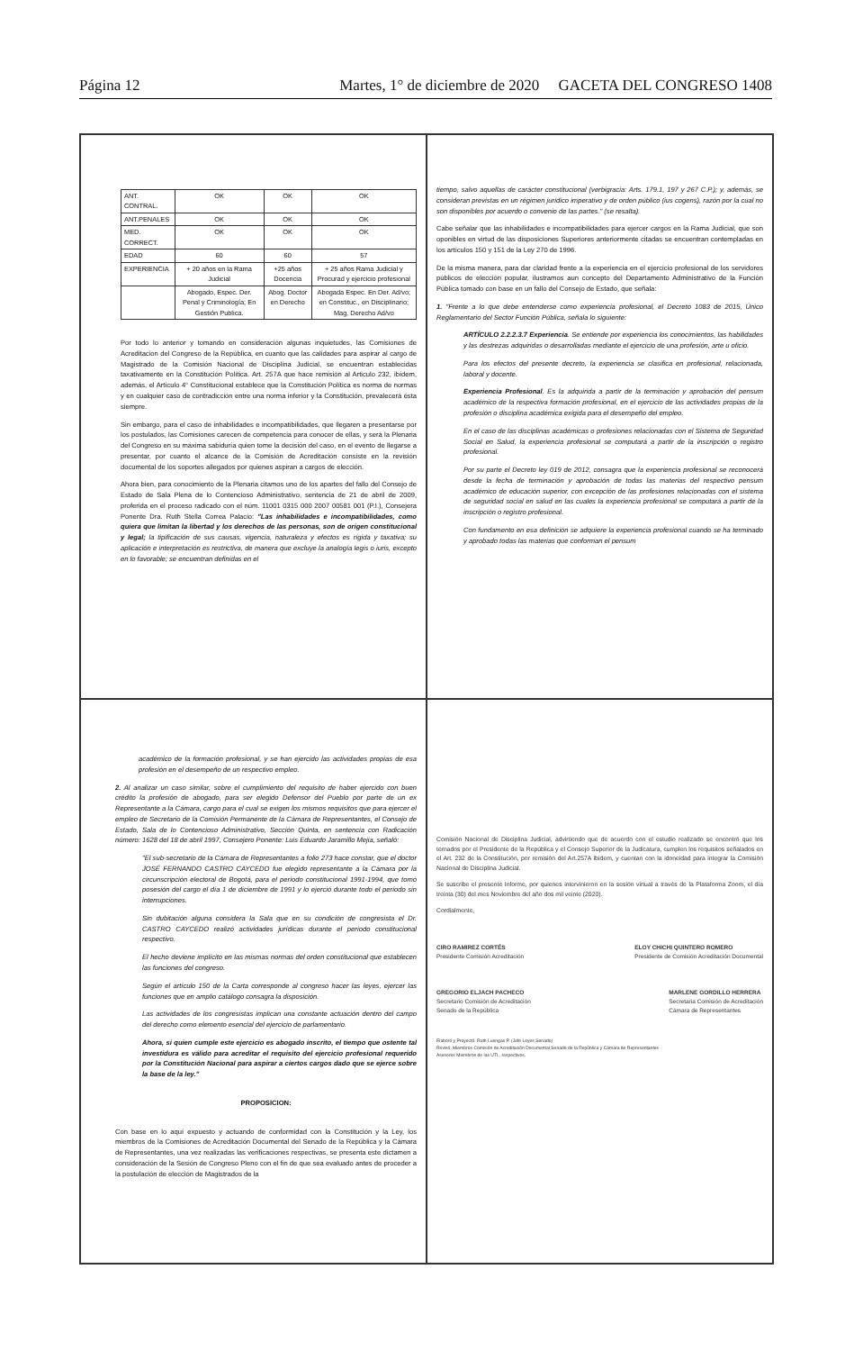Página 12 Martes, 1° de diciembre de 2020 GACETA DEL CONGRESO 1408
| ANT. CONTRAL. | OK | OK | OK |
| ANT.PENALES | OK | OK | OK |
| MED. CORRECT. | OK | OK | OK |
| EDAD | 60 | 60 | 57 |
| EXPERIENCIA | + 20 años en la Rama Judicial | +25 años Docencia | + 25 años Rama Judicial y Procurad y ejercicio profesional |
| | Abogado, Espec. Der. Penal y Criminología; En Gestión Publica. | Abog. Doctor en Derecho | Abogada Espec. En Der. Ad/vo; en Constituc., en Disciplinario; Mag. Derecho Ad/vo |
Por todo lo anterior y tomando en consideración algunas inquietudes, las Comisiones de Acreditacion del Congreso de la República, en cuanto que las calidades para aspirar al cargo de Magistrado de la Comisión Nacional de Disciplina Judicial, se encuentran establecidas taxativamente en la Constitución Política. Art. 257A que hace remisión al Articulo 232, ibídem, además, el Artículo 4° Constitucional establece que la Constitución Política es norma de normas y en cualquier caso de contradicción entre una norma inferior y la Constitución, prevalecerá ésta siempre.
Sin embargo, para el caso de inhabilidades e incompatibilidades, que llegaren a presentarse por los postulados, las Comisiones carecen de competencia para conocer de ellas, y será la Plenaria del Congreso en su máxima sabiduría quien tome la decisión del caso, en el evento de llegarse a presentar, por cuanto el alcance de la Comisión de Acreditación consiste en la revisión documental de los soportes allegados por quienes aspiran a cargos de elección.
Ahora bien, para conocimiento de la Plenaria citamos uno de los apartes del fallo del Consejo de Estado de Sala Plena de lo Contencioso Administrativo, sentencia de 21 de abril de 2009, proferida en el proceso radicado con el núm. 11001 0315 000 2007 00581 001 (P.I.), Consejera Ponente Dra. Ruth Stella Correa Palacio: "Las inhabilidades e incompatibilidades, como quiera que limitan la libertad y los derechos de las personas, son de origen constitucional y legal; la tipificación de sus causas, vigencia, naturaleza y efectos es rígida y taxativa; su aplicación e interpretación es restrictiva, de manera que excluye la analogía legis o iuris, excepto en lo favorable; se encuentran definidas en el
tiempo, salvo aquellas de carácter constitucional (verbigracia: Arts. 179.1, 197 y 267 C.P.); y, además, se consideran previstas en un régimen jurídico imperativo y de orden público (ius cogens), razón por la cual no son disponibles por acuerdo o convenio de las partes." (se resalta).
Cabe señalar que las inhabilidades e incompatibilidades para ejercer cargos en la Rama Judicial, que son oponibles en virtud de las disposiciones Superiores anteriormente citadas se encuentran contempladas en los artículos 150 y 151 de la Ley 270 de 1996.
De la misma manera, para dar claridad frente a la experiencia en el ejercicio profesional de los servidores públicos de elección popular, ilustramos aun concepto del Departamento Administrativo de la Función Pública tomado con base en un fallo del Consejo de Estado, que señala:
1. "Frente a lo que debe entenderse como experiencia profesional, el Decreto 1083 de 2015, Único Reglamentario del Sector Función Pública, señala lo siguiente:
ARTÍCULO 2.2.2.3.7 Experiencia. Se entiende por experiencia los conocimientos, las habilidades y las destrezas adquiridas o desarrolladas mediante el ejercicio de una profesión, arte u oficio.
Para los efectos del presente decreto, la experiencia se clasifica en profesional, relacionada, laboral y docente.
Experiencia Profesional. Es la adquirida a partir de la terminación y aprobación del pensum académico de la respectiva formación profesional, en el ejercicio de las actividades propias de la profesión o disciplina académica exigida para el desempeño del empleo.
En el caso de las disciplinas académicas o profesiones relacionadas con el Sistema de Seguridad Social en Salud, la experiencia profesional se computará a partir de la inscripción o registro profesional.
Por su parte el Decreto ley 019 de 2012, consagra que la experiencia profesional se reconocerá desde la fecha de terminación y aprobación de todas las materias del respectivo pensum académico de educación superior, con excepción de las profesiones relacionadas con el sistema de seguridad social en salud en las cuales la experiencia profesional se computará a partir de la inscripción o registro profesional.
Con fundamento en esa definición se adquiere la experiencia profesional cuando se ha terminado y aprobado todas las materias que conforman el pensum
académico de la formación profesional, y se han ejercido las actividades propias de esa profesión en el desempeño de un respectivo empleo.
2. Al analizar un caso similar, sobre el cumplimiento del requisito de haber ejercido con buen crédito la profesión de abogado, para ser elegido Defensor del Pueblo por parte de un ex Representante a la Cámara, cargo para el cual se exigen los mismos requisitos que para ejercer el empleo de Secretario de la Comisión Permanente de la Cámara de Representantes, el Consejo de Estado, Sala de lo Contencioso Administrativo, Sección Quinta, en sentencia con Radicación número: 1628 del 18 de abril 1997, Consejero Ponente: Luis Eduardo Jaramillo Mejia, señaló:
"El sub-secretario de la Cámara de Representantes a folio 273 hace constar, que el doctor JOSÉ FERNANDO CASTRO CAYCEDO fue elegido representante a la Cámara por la circunscripción electoral de Bogotá, para el período constitucional 1991-1994, que tomó posesión del cargo el día 1 de diciembre de 1991 y lo ejerció durante todo el período sin interrupciones.
Sin dubitación alguna considera la Sala que en su condición de congresista el Dr. CASTRO CAYCEDO realizó actividades jurídicas durante el período constitucional respectivo.
El hecho deviene implícito en las mismas normas del orden constitucional que establecen las funciones del congreso.
Según el artículo 150 de la Carta corresponde al congreso hacer las leyes, ejercer las funciones que en amplio catálogo consagra la disposición.
Las actividades de los congresistas implican una constante actuación dentro del campo del derecho como elemento esencial del ejercicio de parlamentario.
Ahora, si quien cumple este ejercicio es abogado inscrito, el tiempo que ostente tal investidura es válido para acreditar el requisito del ejercicio profesional requerido por la Constitución Nacional para aspirar a ciertos cargos dado que se ejerce sobre la base de la ley."
PROPOSICION:
Con base en lo aquí expuesto y actuando de conformidad con la Constitución y la Ley, los miembros de la Comisiones de Acreditación Documental del Senado de la República y la Cámara de Representantes, una vez realizadas las verificaciones respectivas, se presenta este dictamen a consideración de la Sesión de Congreso Pleno con el fin de que sea evaluado antes de proceder a la postulación de elección de Magistrados de la
Comisión Nacional de Disciplina Judicial, advirtiendo que de acuerdo con el estudio realizado se encontró que los ternados por el Presidente de la República y el Consejo Superior de la Judicatura, cumplen los requisitos señalados en el Art. 232 de la Constitución, por remisión del Art.257A ibídem, y cuentan con la idoneidad para integrar la Comisión Nacional de Disciplina Judicial.
Se suscribe el presente Informe, por quienes intervinieron en la sesión virtual a través de la Plataforma Zoom, el día treinta (30) del mes Noviembre del año dos mil veinte (2020).
Cordialmente,
CIRO RAMIREZ CORTÉS
Presidente Comisión Acreditación
ELOY CHICHI QUINTERO ROMERO
Presidente de Comisión Acreditación Documental
GREGORIO ELJACH PACHECO
Secretario Comisión de Acreditación
Senado de la República
MARLENE GORDILLO HERRERA
Secretaria Comisión de Acreditación
Cámara de Representantes
Elaboró y Proyectó: Ruth Luengas P. (Jefe Leyes Senado)
Revisó: Miembros Comisión de Acreditación Documental Senado de la República y Cámara de Representantes
Asesores Miembros de las UTL, respectivos.